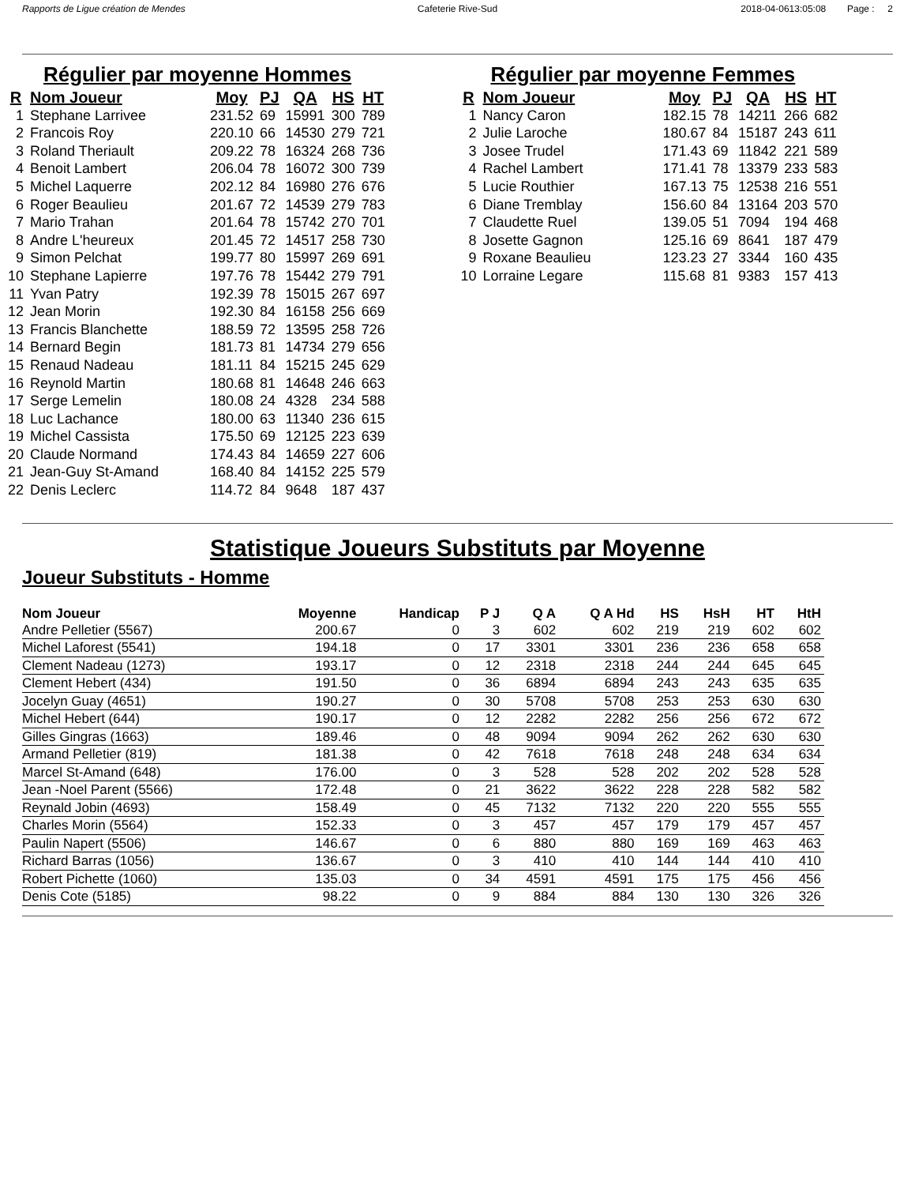Rapports de Ligue création de Mendes Cafeterie Rive-Sud 2018-04-0613:05:08 Page : 2
Régulier par moyenne Hommes
| R | Nom Joueur | Moy | PJ | QA | HS | HT |
| --- | --- | --- | --- | --- | --- | --- |
| 1 | Stephane Larrivee | 231.52 | 69 | 15991 | 300 | 789 |
| 2 | Francois Roy | 220.10 | 66 | 14530 | 279 | 721 |
| 3 | Roland Theriault | 209.22 | 78 | 16324 | 268 | 736 |
| 4 | Benoit Lambert | 206.04 | 78 | 16072 | 300 | 739 |
| 5 | Michel Laquerre | 202.12 | 84 | 16980 | 276 | 676 |
| 6 | Roger Beaulieu | 201.67 | 72 | 14539 | 279 | 783 |
| 7 | Mario Trahan | 201.64 | 78 | 15742 | 270 | 701 |
| 8 | Andre L'heureux | 201.45 | 72 | 14517 | 258 | 730 |
| 9 | Simon Pelchat | 199.77 | 80 | 15997 | 269 | 691 |
| 10 | Stephane Lapierre | 197.76 | 78 | 15442 | 279 | 791 |
| 11 | Yvan Patry | 192.39 | 78 | 15015 | 267 | 697 |
| 12 | Jean Morin | 192.30 | 84 | 16158 | 256 | 669 |
| 13 | Francis Blanchette | 188.59 | 72 | 13595 | 258 | 726 |
| 14 | Bernard Begin | 181.73 | 81 | 14734 | 279 | 656 |
| 15 | Renaud Nadeau | 181.11 | 84 | 15215 | 245 | 629 |
| 16 | Reynold Martin | 180.68 | 81 | 14648 | 246 | 663 |
| 17 | Serge Lemelin | 180.08 | 24 | 4328 | 234 | 588 |
| 18 | Luc Lachance | 180.00 | 63 | 11340 | 236 | 615 |
| 19 | Michel Cassista | 175.50 | 69 | 12125 | 223 | 639 |
| 20 | Claude Normand | 174.43 | 84 | 14659 | 227 | 606 |
| 21 | Jean-Guy St-Amand | 168.40 | 84 | 14152 | 225 | 579 |
| 22 | Denis Leclerc | 114.72 | 84 | 9648 | 187 | 437 |
Régulier par moyenne Femmes
| R | Nom Joueur | Moy | PJ | QA | HS | HT |
| --- | --- | --- | --- | --- | --- | --- |
| 1 | Nancy Caron | 182.15 | 78 | 14211 | 266 | 682 |
| 2 | Julie Laroche | 180.67 | 84 | 15187 | 243 | 611 |
| 3 | Josee Trudel | 171.43 | 69 | 11842 | 221 | 589 |
| 4 | Rachel Lambert | 171.41 | 78 | 13379 | 233 | 583 |
| 5 | Lucie Routhier | 167.13 | 75 | 12538 | 216 | 551 |
| 6 | Diane Tremblay | 156.60 | 84 | 13164 | 203 | 570 |
| 7 | Claudette Ruel | 139.05 | 51 | 7094 | 194 | 468 |
| 8 | Josette Gagnon | 125.16 | 69 | 8641 | 187 | 479 |
| 9 | Roxane Beaulieu | 123.23 | 27 | 3344 | 160 | 435 |
| 10 | Lorraine Legare | 115.68 | 81 | 9383 | 157 | 413 |
Statistique Joueurs Substituts par Moyenne
Joueur Substituts - Homme
| Nom Joueur | Moyenne | Handicap | P J | Q A | Q A Hd | HS | HsH | HT | HtH |
| --- | --- | --- | --- | --- | --- | --- | --- | --- | --- |
| Andre Pelletier (5567) | 200.67 | 0 | 3 | 602 | 602 | 219 | 219 | 602 | 602 |
| Michel Laforest (5541) | 194.18 | 0 | 17 | 3301 | 3301 | 236 | 236 | 658 | 658 |
| Clement Nadeau (1273) | 193.17 | 0 | 12 | 2318 | 2318 | 244 | 244 | 645 | 645 |
| Clement Hebert (434) | 191.50 | 0 | 36 | 6894 | 6894 | 243 | 243 | 635 | 635 |
| Jocelyn Guay (4651) | 190.27 | 0 | 30 | 5708 | 5708 | 253 | 253 | 630 | 630 |
| Michel Hebert (644) | 190.17 | 0 | 12 | 2282 | 2282 | 256 | 256 | 672 | 672 |
| Gilles Gingras (1663) | 189.46 | 0 | 48 | 9094 | 9094 | 262 | 262 | 630 | 630 |
| Armand Pelletier (819) | 181.38 | 0 | 42 | 7618 | 7618 | 248 | 248 | 634 | 634 |
| Marcel St-Amand (648) | 176.00 | 0 | 3 | 528 | 528 | 202 | 202 | 528 | 528 |
| Jean -Noel Parent (5566) | 172.48 | 0 | 21 | 3622 | 3622 | 228 | 228 | 582 | 582 |
| Reynald Jobin (4693) | 158.49 | 0 | 45 | 7132 | 7132 | 220 | 220 | 555 | 555 |
| Charles Morin (5564) | 152.33 | 0 | 3 | 457 | 457 | 179 | 179 | 457 | 457 |
| Paulin Napert (5506) | 146.67 | 0 | 6 | 880 | 880 | 169 | 169 | 463 | 463 |
| Richard Barras (1056) | 136.67 | 0 | 3 | 410 | 410 | 144 | 144 | 410 | 410 |
| Robert Pichette (1060) | 135.03 | 0 | 34 | 4591 | 4591 | 175 | 175 | 456 | 456 |
| Denis Cote (5185) | 98.22 | 0 | 9 | 884 | 884 | 130 | 130 | 326 | 326 |